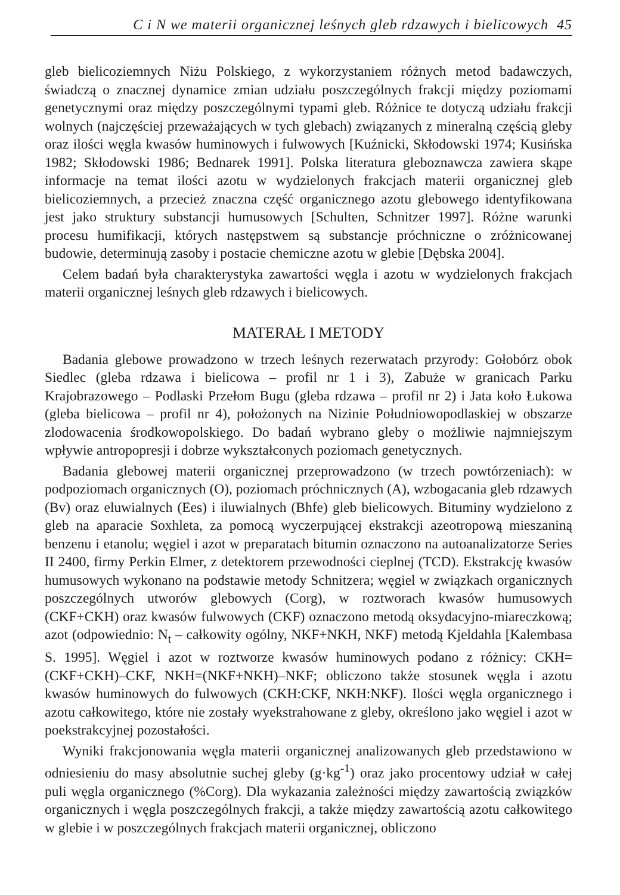C i N we materii organicznej leśnych gleb rdzawych i bielicowych 45
gleb bielicoziemnych Niżu Polskiego, z wykorzystaniem różnych metod badawczych, świadczą o znacznej dynamice zmian udziału poszczególnych frakcji między poziomami genetycznymi oraz między poszczególnymi typami gleb. Różnice te dotyczą udziału frakcji wolnych (najczęściej przeważających w tych glebach) związanych z mineralną częścią gleby oraz ilości węgla kwasów huminowych i fulwowych [Kuźnicki, Skłodowski 1974; Kusińska 1982; Skłodowski 1986; Bednarek 1991]. Polska literatura gleboznawcza zawiera skąpe informacje na temat ilości azotu w wydzielonych frakcjach materii organicznej gleb bielicoziemnych, a przecież znaczna część organicznego azotu glebowego identyfikowana jest jako struktury substancji humusowych [Schulten, Schnitzer 1997]. Różne warunki procesu humifikacji, których następstwem są substancje próchniczne o zróżnicowanej budowie, determinują zasoby i postacie chemiczne azotu w glebie [Dębska 2004].
Celem badań była charakterystyka zawartości węgla i azotu w wydzielonych frakcjach materii organicznej leśnych gleb rdzawych i bielicowych.
MATERAŁ I METODY
Badania glebowe prowadzono w trzech leśnych rezerwatach przyrody: Gołobórz obok Siedlec (gleba rdzawa i bielicowa – profil nr 1 i 3), Zabuże w granicach Parku Krajobrazowego – Podlaski Przełom Bugu (gleba rdzawa – profil nr 2) i Jata koło Łukowa (gleba bielicowa – profil nr 4), położonych na Nizinie Południowopodlaskiej w obszarze zlodowacenia środkowopolskiego. Do badań wybrano gleby o możliwie najmniejszym wpływie antropopresji i dobrze wykształconych poziomach genetycznych.
Badania glebowej materii organicznej przeprowadzono (w trzech powtórzeniach): w podpoziomach organicznych (O), poziomach próchnicznych (A), wzbogacania gleb rdzawych (Bv) oraz eluwialnych (Ees) i iluwialnych (Bhfe) gleb bielicowych. Bituminy wydzielono z gleb na aparacie Soxhleta, za pomocą wyczerpującej ekstrakcji azeotropową mieszaniną benzenu i etanolu; węgiel i azot w preparatach bitumin oznaczono na autoanalizatorze Series II 2400, firmy Perkin Elmer, z detektorem przewodności cieplnej (TCD). Ekstrakcję kwasów humusowych wykonano na podstawie metody Schnitzera; węgiel w związkach organicznych poszczególnych utworów glebowych (Corg), w roztworach kwasów humusowych (CKF+CKH) oraz kwasów fulwowych (CKF) oznaczono metodą oksydacyjno-miareczkową; azot (odpowiednio: N<sub>t</sub> – całkowity ogólny, NKF+NKH, NKF) metodą Kjeldahla [Kalembasa S. 1995]. Węgiel i azot w roztworze kwasów huminowych podano z różnicy: CKH=(CKF+CKH)–CKF, NKH=(NKF+NKH)–NKF; obliczono także stosunek węgla i azotu kwasów huminowych do fulwowych (CKH:CKF, NKH:NKF). Ilości węgla organicznego i azotu całkowitego, które nie zostały wyekstrahowane z gleby, określono jako węgiel i azot w poekstrakcyjnej pozostałości.
Wyniki frakcjonowania węgla materii organicznej analizowanych gleb przedstawiono w odniesieniu do masy absolutnie suchej gleby (g·kg<sup>-1</sup>) oraz jako procentowy udział w całej puli węgla organicznego (%Corg). Dla wykazania zależności między zawartością związków organicznych i węgla poszczególnych frakcji, a także między zawartością azotu całkowitego w glebie i w poszczególnych frakcjach materii organicznej, obliczono